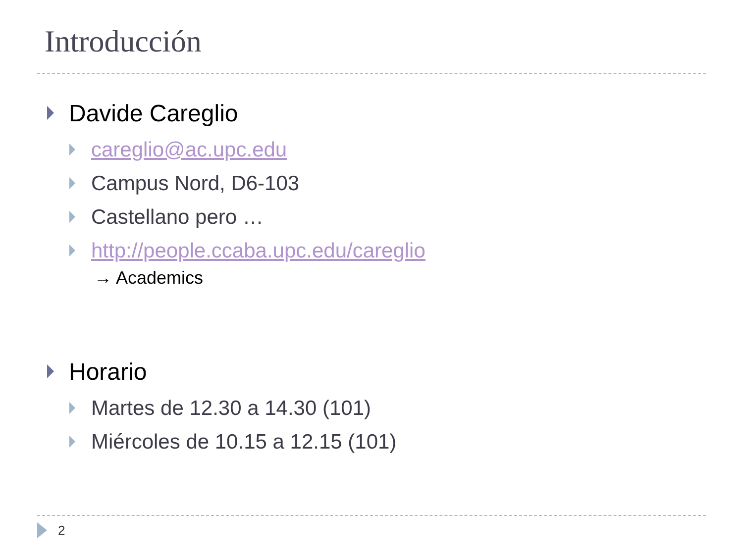Introducción
Davide Careglio
careglio@ac.upc.edu
Campus Nord, D6-103
Castellano pero …
http://people.ccaba.upc.edu/careglio
→ Academics
Horario
Martes de 12.30 a 14.30 (101)
Miércoles de 10.15 a 12.15 (101)
2